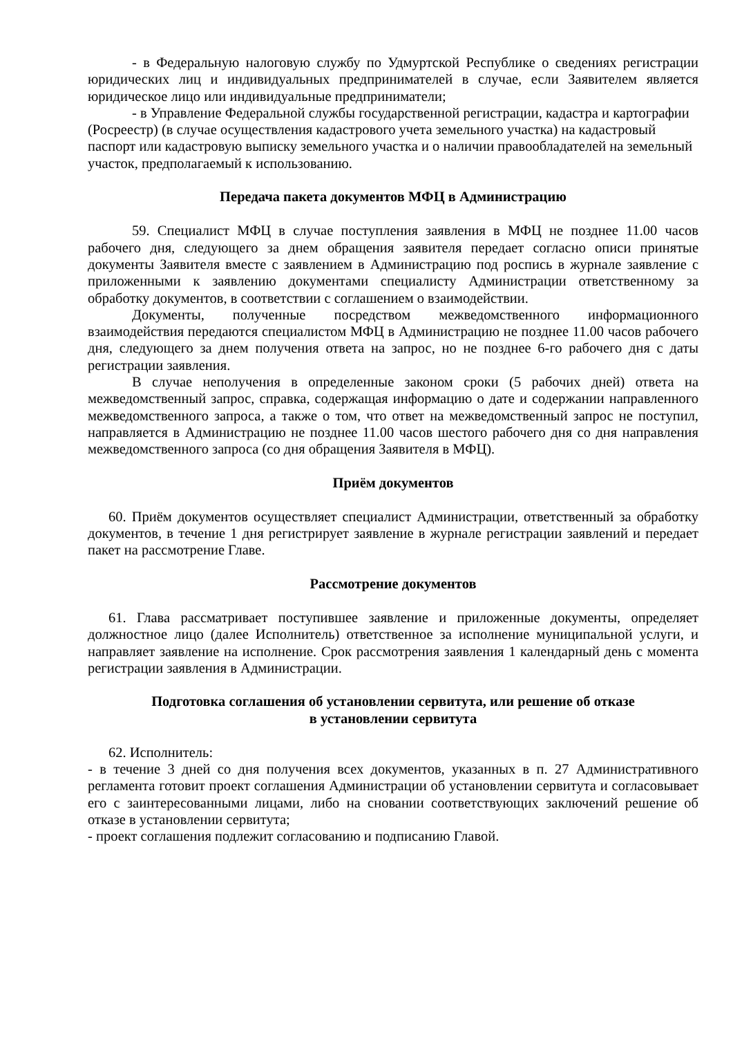- в Федеральную налоговую службу по Удмуртской Республике о сведениях регистрации юридических лиц и индивидуальных предпринимателей в случае, если Заявителем является юридическое лицо или индивидуальные предприниматели;
- в Управление Федеральной службы государственной регистрации, кадастра и картографии (Росреестр) (в случае осуществления кадастрового учета земельного участка) на кадастровый паспорт или кадастровую выписку земельного участка и о наличии правообладателей на земельный участок, предполагаемый к использованию.
Передача пакета документов МФЦ в Администрацию
59. Специалист МФЦ в случае поступления заявления в МФЦ не позднее 11.00 часов рабочего дня, следующего за днем обращения заявителя передает согласно описи принятые документы Заявителя вместе с заявлением в Администрацию под роспись в журнале заявление с приложенными к заявлению документами специалисту Администрации ответственному за обработку документов, в соответствии с соглашением о взаимодействии.
Документы, полученные посредством межведомственного информационного взаимодействия передаются специалистом МФЦ в Администрацию не позднее 11.00 часов рабочего дня, следующего за днем получения ответа на запрос, но не позднее 6-го рабочего дня с даты регистрации заявления.
В случае неполучения в определенные законом сроки (5 рабочих дней) ответа на межведомственный запрос, справка, содержащая информацию о дате и содержании направленного межведомственного запроса, а также о том, что ответ на межведомственный запрос не поступил, направляется в Администрацию не позднее 11.00 часов шестого рабочего дня со дня направления межведомственного запроса (со дня обращения Заявителя в МФЦ).
Приём документов
60. Приём документов осуществляет специалист Администрации, ответственный за обработку документов, в течение 1 дня регистрирует заявление в журнале регистрации заявлений и передает пакет на рассмотрение Главе.
Рассмотрение документов
61. Глава рассматривает поступившее заявление и приложенные документы, определяет должностное лицо (далее Исполнитель) ответственное за исполнение муниципальной услуги, и направляет заявление на исполнение. Срок рассмотрения заявления 1 календарный день с момента регистрации заявления в Администрации.
Подготовка соглашения об установлении сервитута, или решение об отказе
в установлении сервитута
62. Исполнитель:
- в течение 3 дней со дня получения всех документов, указанных в п. 27 Административного регламента готовит проект соглашения Администрации об установлении сервитута и согласовывает его с заинтересованными лицами, либо на сновании соответствующих заключений решение об отказе в установлении сервитута;
- проект соглашения подлежит согласованию и подписанию Главой.